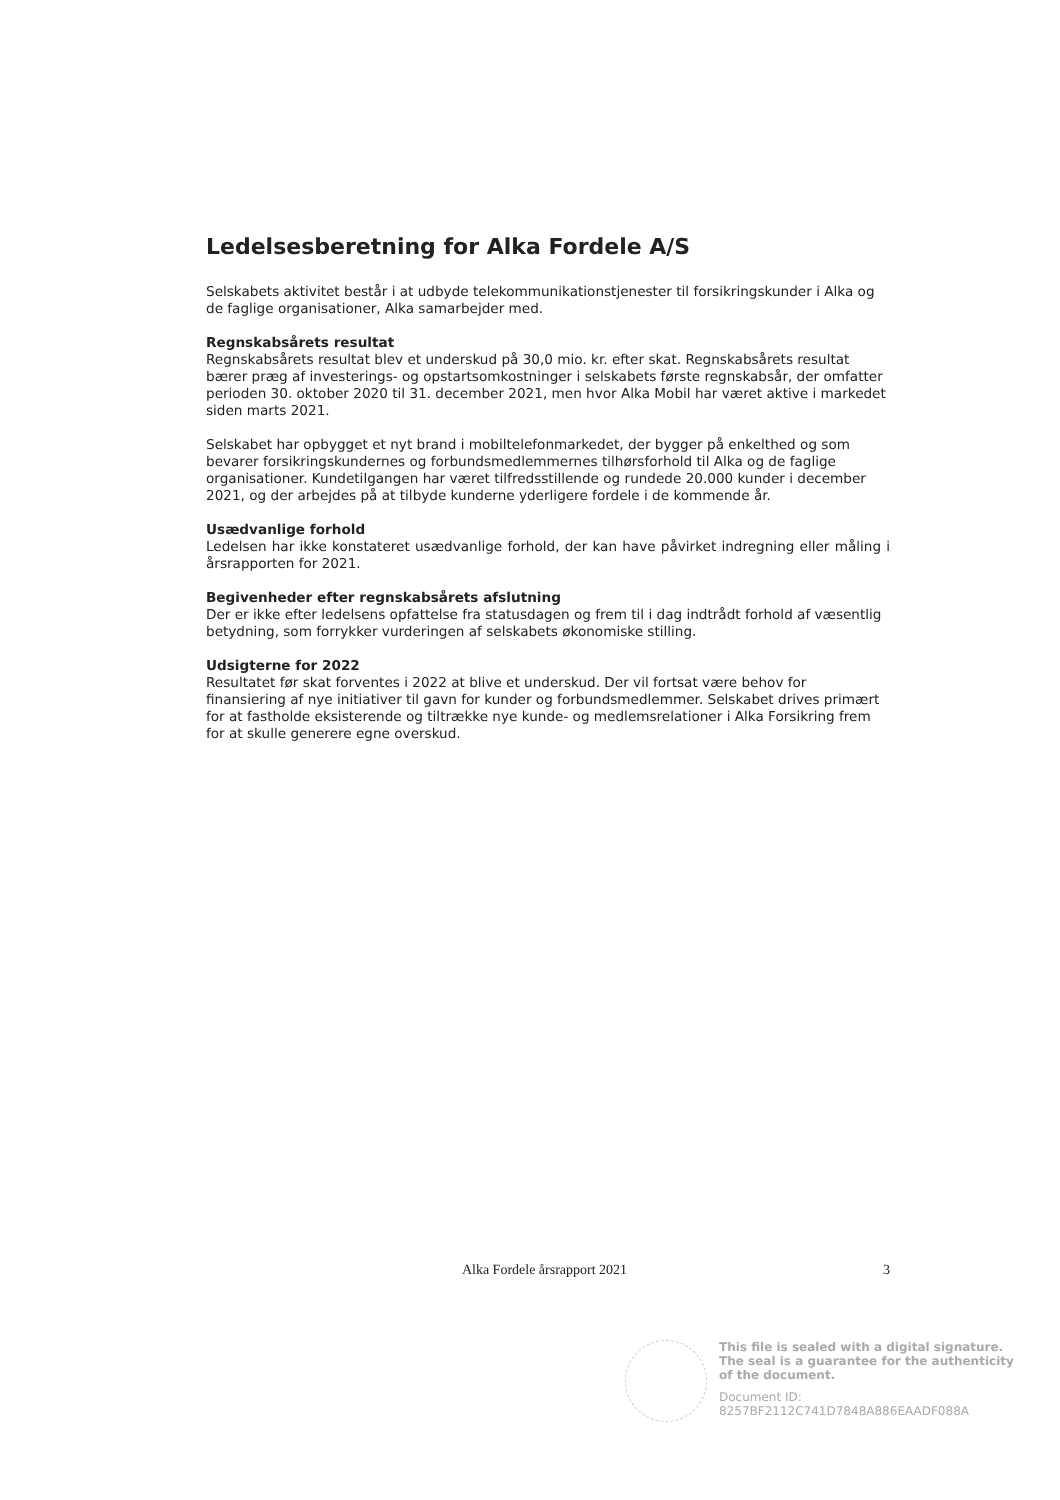Ledelsesberetning for Alka Fordele A/S
Selskabets aktivitet består i at udbyde telekommunikationstjenester til forsikringskunder i Alka og de faglige organisationer, Alka samarbejder med.
Regnskabsårets resultat
Regnskabsårets resultat blev et underskud på 30,0 mio. kr. efter skat. Regnskabsårets resultat bærer præg af investerings- og opstartsomkostninger i selskabets første regnskabsår, der omfatter perioden 30. oktober 2020 til 31. december 2021, men hvor Alka Mobil har været aktive i markedet siden marts 2021.
Selskabet har opbygget et nyt brand i mobiltelefonmarkedet, der bygger på enkelthed og som bevarer forsikringskundernes og forbundsmedlemmernes tilhørsforhold til Alka og de faglige organisationer. Kundetilgangen har været tilfredsstillende og rundede 20.000 kunder i december 2021, og der arbejdes på at tilbyde kunderne yderligere fordele i de kommende år.
Usædvanlige forhold
Ledelsen har ikke konstateret usædvanlige forhold, der kan have påvirket indregning eller måling i årsrapporten for 2021.
Begivenheder efter regnskabsårets afslutning
Der er ikke efter ledelsens opfattelse fra statusdagen og frem til i dag indtrådt forhold af væsentlig betydning, som forrykker vurderingen af selskabets økonomiske stilling.
Udsigterne for 2022
Resultatet før skat forventes i 2022 at blive et underskud. Der vil fortsat være behov for finansiering af nye initiativer til gavn for kunder og forbundsmedlemmer. Selskabet drives primært for at fastholde eksisterende og tiltrække nye kunde- og medlemsrelationer i Alka Forsikring frem for at skulle generere egne overskud.
Alka Fordele årsrapport 2021 3
This file is sealed with a digital signature.
The seal is a guarantee for the authenticity
of the document.
Document ID:
8257BF2112C741D7848A886EAADF088A